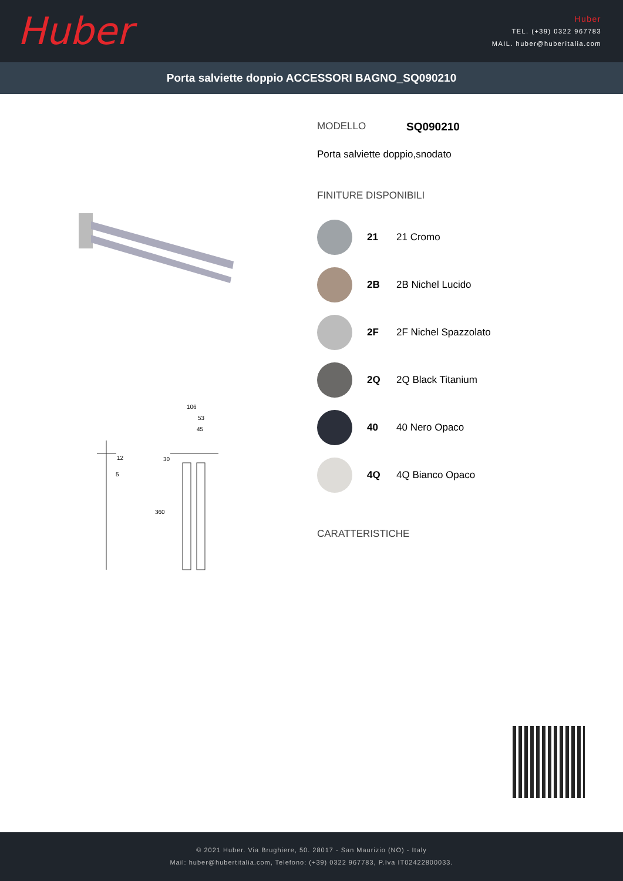Huber
Huber
TEL. (+39) 0322 967783
MAIL. huber@huberitalia.com
Porta salviette doppio ACCESSORI BAGNO_SQ090210
106
53
45
12
5
30
360
MODELLO SQ090210
Porta salviette doppio,snodato
FINITURE DISPONIBILI
21 21 Cromo
2B 2B Nichel Lucido
2F 2F Nichel Spazzolato
2Q 2Q Black Titanium
40 40 Nero Opaco
4Q 4Q Bianco Opaco
CARATTERISTICHE
© 2021 Huber. Via Brughiere, 50. 28017 - San Maurizio (NO) - Italy
Mail: huber@hubertitalia.com, Telefono: (+39) 0322 967783, P.Iva IT02422800033.